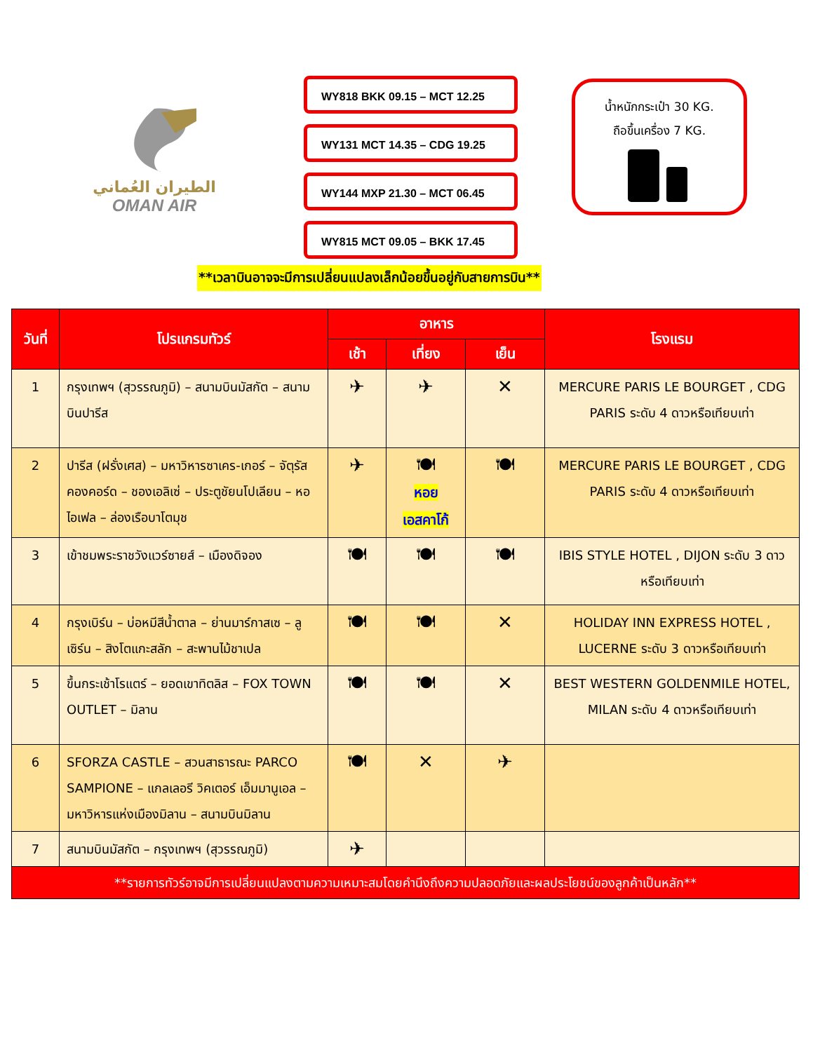الطيران العُماني
OMAN AIR
WY818 BKK 09.15 – MCT 12.25
WY131 MCT 14.35 – CDG 19.25
WY144 MXP 21.30 – MCT 06.45
WY815 MCT 09.05 – BKK 17.45
น้ำหนักกระเป๋า 30 KG.
ถือขึ้นเครื่อง 7 KG.
**เวลาบินอาจจะมีการเปลี่ยนแปลงเล็กน้อยขึ้นอยู่กับสายการบิน**
| วันที่ | โปรแกรมทัวร์ | อาหาร | | | โรงแรม |
| --- | --- | --- | --- | --- | --- |
| | | เช้า | เที่ยง | เย็น | |
| 1 | กรุงเทพฯ (สุวรรณภูมิ) – สนามบินมัสกัต – สนามบินปารีส | ✈ | ✈ | ✕ | MERCURE PARIS LE BOURGET , CDG PARIS ระดับ 4 ดาวหรือเทียบเท่า |
| 2 | ปารีส (ฝรั่งเศส) – มหาวิหารซาเคร-เกอร์ – จัตุรัสคองคอร์ด – ชองเอลิเซ่ – ประตูชัยนโปเลียน – หอไอเฟล – ล่องเรือบาโตมุช | ✈ | 🍽 หอย เอสคาโก้ | 🍽 | MERCURE PARIS LE BOURGET , CDG PARIS ระดับ 4 ดาวหรือเทียบเท่า |
| 3 | เข้าชมพระราชวังแวร์ซายส์ – เมืองดิจอง | 🍽 | 🍽 | 🍽 | IBIS STYLE HOTEL , DIJON ระดับ 3 ดาวหรือเทียบเท่า |
| 4 | กรุงเบิร์น – บ่อหมีสีน้ำตาล – ย่านมาร์กาสเซ – ลูเซิร์น – สิงโตแกะสลัก – สะพานไม้ชาเปล | 🍽 | 🍽 | ✕ | HOLIDAY INN EXPRESS HOTEL , LUCERNE ระดับ 3 ดาวหรือเทียบเท่า |
| 5 | ขึ้นกระเช้าโรแตร์ – ยอดเขาทิตลิส – FOX TOWN OUTLET – มิลาน | 🍽 | 🍽 | ✕ | BEST WESTERN GOLDENMILE HOTEL, MILAN ระดับ 4 ดาวหรือเทียบเท่า |
| 6 | SFORZA CASTLE – สวนสาธารณะ PARCO SAMPIONE – แกลเลอรี วิคเตอร์ เอ็มมานูเอล – มหาวิหารแห่งเมืองมิลาน – สนามบินมิลาน | 🍽 | ✕ | ✈ | |
| 7 | สนามบินมัสกัต – กรุงเทพฯ (สุวรรณภูมิ) | ✈ | | | |
| **รายการทัวร์อาจมีการเปลี่ยนแปลงตามความเหมาะสมโดยคำนึงถึงความปลอดภัยและผลประโยชน์ของลูกค้าเป็นหลัก** | | | | | |